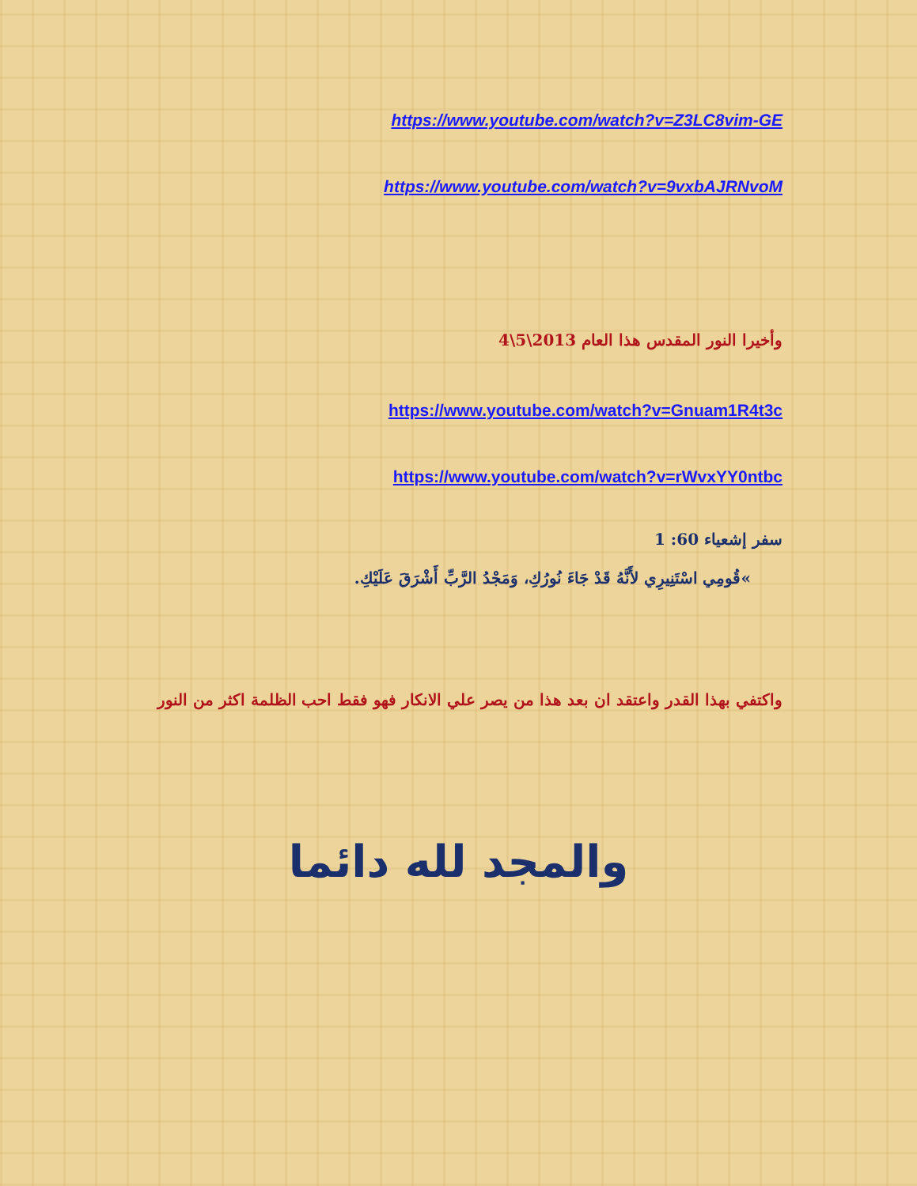https://www.youtube.com/watch?v=Z3LC8vim-GE
https://www.youtube.com/watch?v=9vxbAJRNvoM
وأخيرا النور المقدس هذا العام 2013\5\4
https://www.youtube.com/watch?v=Gnuam1R4t3c
https://www.youtube.com/watch?v=rWvxYY0ntbc
سفر إشعياء 60: 1
»قُومِي اسْتَنِيرِي لأَنَّهُ قَدْ جَاءَ نُورُكِ، وَمَجْدُ الرَّبِّ أَشْرَقَ عَلَيْكِ.
واكتفي بهذا القدر واعتقد ان بعد هذا من يصر علي الانكار فهو فقط احب الظلمة اكثر من النور
والمجد لله دائما